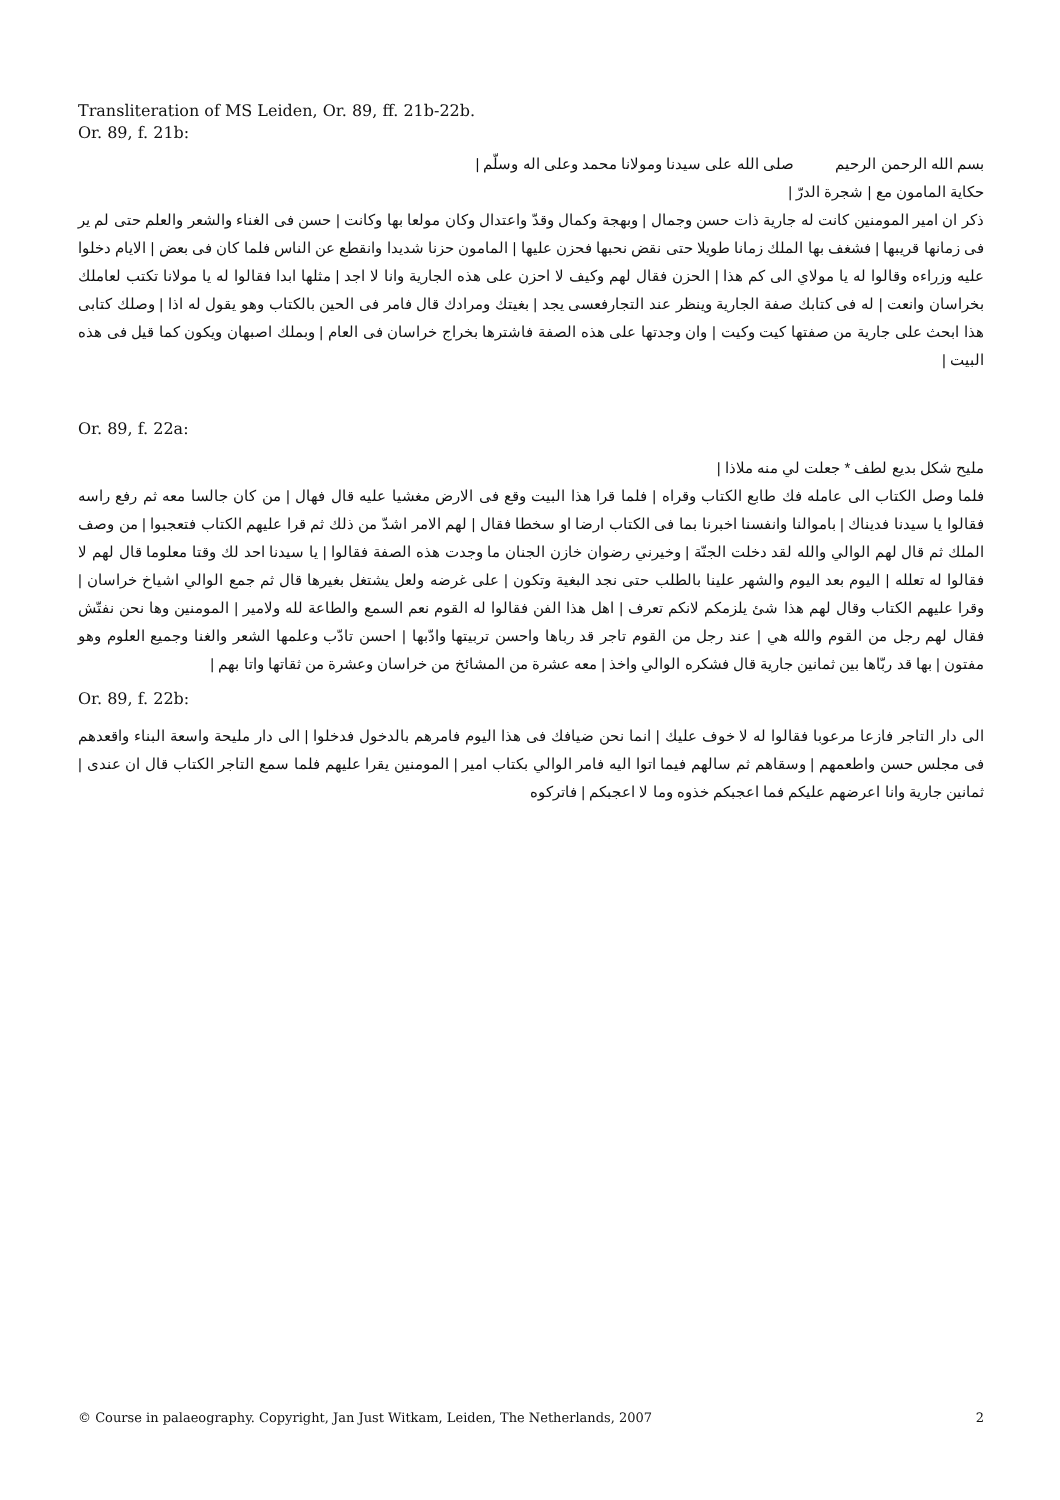Transliteration of MS Leiden, Or. 89, ff. 21b-22b.
Or. 89, f. 21b:
بسم الله الرحمن الرحيم صلى الله على سيدنا ومولانا محمد وعلى اله وسلّم |
حكاية المامون مع | شجرة الدرّ |
ذكر ان امير المومنين كانت له جارية ذات حسن وجمال | وبهجة وكمال وقدّ واعتدال وكان مولعا بها وكانت | حسن فى الغناء والشعر والعلم حتى لم ير فى زمانها قريبها | فشغف بها الملك زمانا طويلا حتى نقض نحبها فحزن عليها | المامون حزنا شديدا وانقطع عن الناس فلما كان فى بعض | الايام دخلوا عليه وزراءه وقالوا له يا مولاي الى كم هذا | الحزن فقال لهم وكيف لا احزن على هذه الجارية وانا لا اجد | مثلها ابدا فقالوا له يا مولانا تكتب لعاملك بخراسان وانعت | له فى كتابك صفة الجارية وينظر عند التجارفعسى يجد | بغيتك ومرادك قال فامر فى الحين بالكتاب وهو يقول له اذا | وصلك كتابى هذا ابحث على جارية من صفتها كيت وكيت | وان وجدتها على هذه الصفة فاشترها بخراج خراسان فى العام | وبملك اصبهان ويكون كما قيل فى هذه البيت |
Or. 89, f. 22a:
مليح شكل بديع لطف * جعلت لي منه ملاذا |
فلما وصل الكتاب الى عامله فك طابع الكتاب وقراه | فلما قرا هذا البيت وقع فى الارض مغشيا عليه قال فهال | من كان جالسا معه ثم رفع راسه فقالوا يا سيدنا فديناك | باموالنا وانفسنا اخبرنا بما فى الكتاب ارضا او سخطا فقال | لهم الامر اشدّ من ذلك ثم قرا عليهم الكتاب فتعجبوا | من وصف الملك ثم قال لهم الوالي والله لقد دخلت الجنّة | وخيرني رضوان خازن الجنان ما وجدت هذه الصفة فقالوا | يا سيدنا احد لك وقتا معلوما قال لهم لا فقالوا له تعلله | اليوم بعد اليوم والشهر علينا بالطلب حتى نجد البغية وتكون | على غرضه ولعل يشتغل بغيرها قال ثم جمع الوالي اشياخ خراسان | وقرا عليهم الكتاب وقال لهم هذا شئ يلزمكم لانكم تعرف | اهل هذا الفن فقالوا له القوم نعم السمع والطاعة لله ولامير | المومنين وها نحن نفتّش فقال لهم رجل من القوم والله هي | عند رجل من القوم تاجر قد رباها واحسن تربيتها وادّبها | احسن تادّب وعلمها الشعر والغنا وجميع العلوم وهو مفتون | بها قد ربّاها بين ثمانين جارية قال فشكره الوالي واخذ | معه عشرة من المشائخ من خراسان وعشرة من ثقاتها واتا بهم |
Or. 89, f. 22b:
الى دار التاجر فازعا مرعوبا فقالوا له لا خوف عليك | انما نحن ضيافك فى هذا اليوم فامرهم بالدخول فدخلوا | الى دار مليحة واسعة البناء واقعدهم فى مجلس حسن واطعمهم | وسقاهم ثم سالهم فيما اتوا اليه فامر الوالي بكتاب امير | المومنين يقرا عليهم فلما سمع التاجر الكتاب قال ان عندى | ثمانين جارية وانا اعرضهم عليكم فما اعجبكم خذوه وما لا اعجبكم | فاتركوه
© Course in palaeography. Copyright, Jan Just Witkam, Leiden, The Netherlands, 2007 2